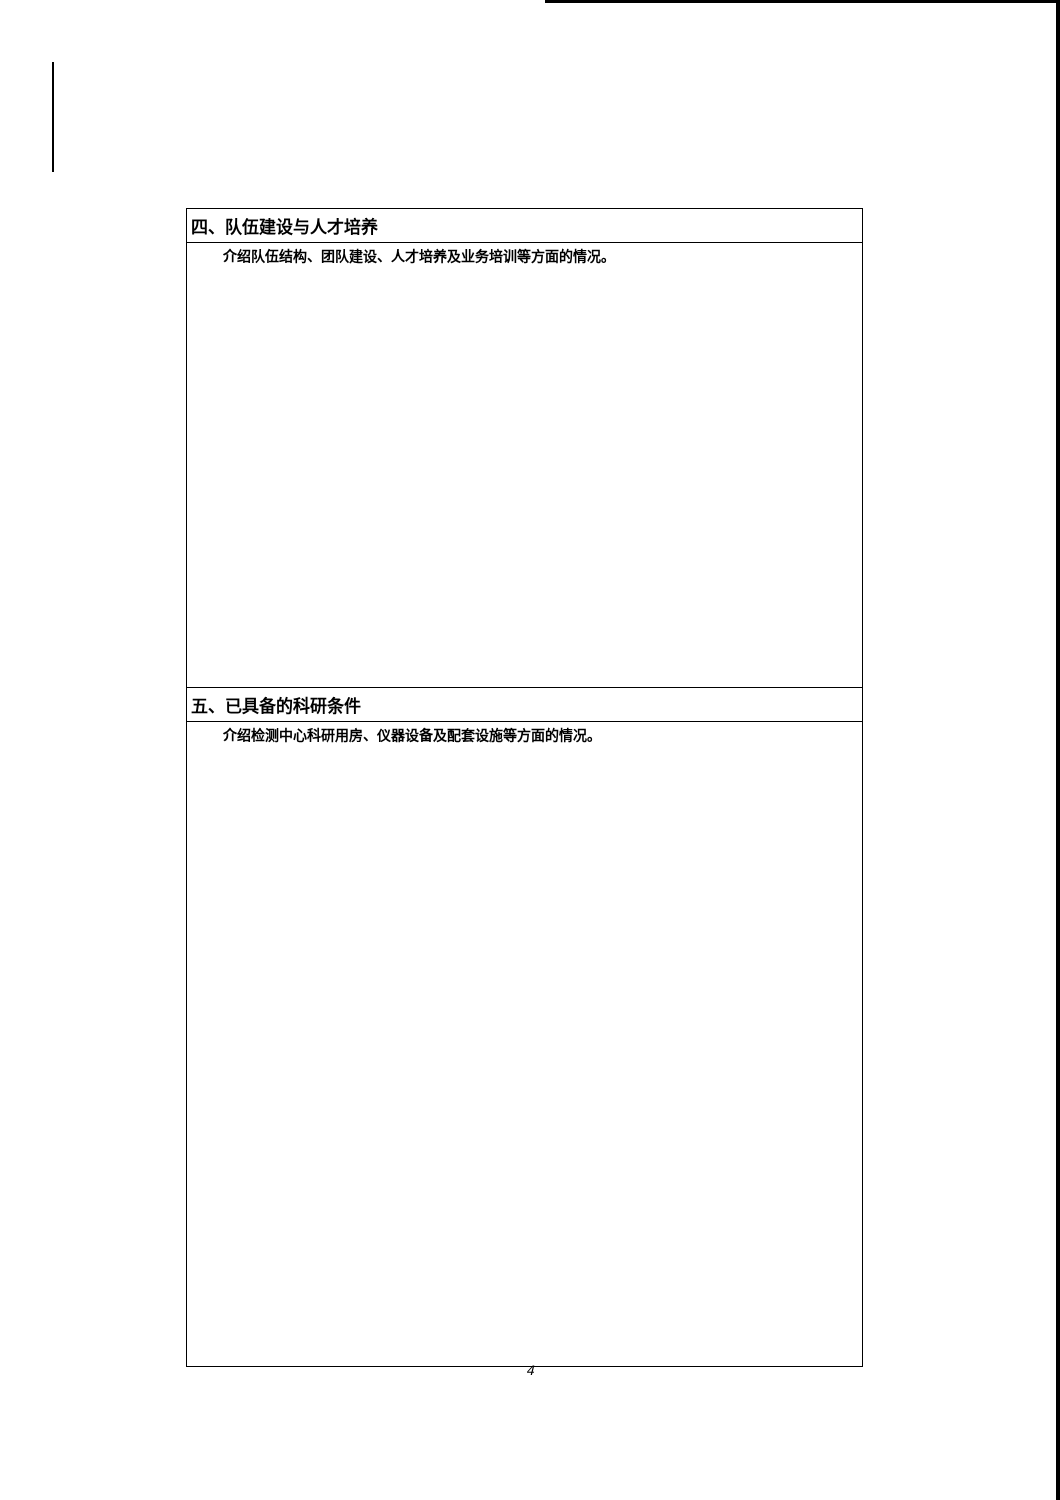| 四、队伍建设与人才培养 |
| --- |
| 介绍队伍结构、团队建设、人才培养及业务培训等方面的情况。 |
| 五、已具备的科研条件 |
| 介绍检测中心科研用房、仪器设备及配套设施等方面的情况。 |
4